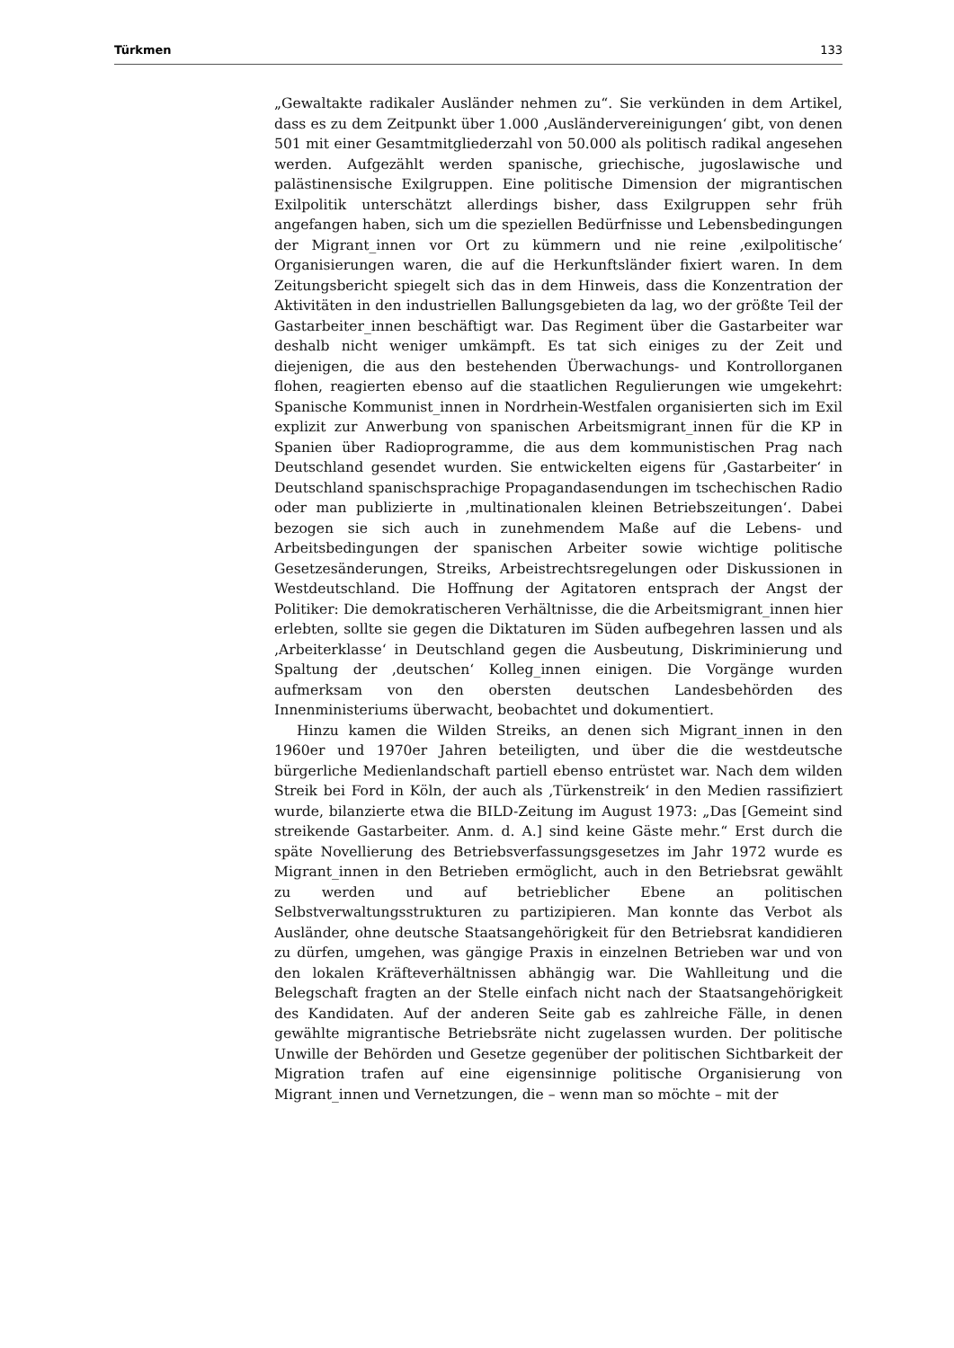Türkmen 133
„Gewaltakte radikaler Ausländer nehmen zu“. Sie verkünden in dem Artikel, dass es zu dem Zeitpunkt über 1.000 ‚Ausländervereinigungen‘ gibt, von denen 501 mit einer Gesamtmitgliederzahl von 50.000 als politisch radikal angesehen werden. Aufgezählt werden spanische, griechische, jugoslawische und palästinensische Exilgruppen. Eine politische Dimension der migrantischen Exilpolitik unterschätzt allerdings bisher, dass Exilgruppen sehr früh angefangen haben, sich um die speziellen Bedürfnisse und Lebensbedingungen der Migrant_innen vor Ort zu kümmern und nie reine ‚exilpolitische‘ Organisierungen waren, die auf die Herkunftsländer fixiert waren. In dem Zeitungsbericht spiegelt sich das in dem Hinweis, dass die Konzentration der Aktivitäten in den industriellen Ballungsgebieten da lag, wo der größte Teil der Gastarbeiter_innen beschäftigt war. Das Regiment über die Gastarbeiter war deshalb nicht weniger umkämpft. Es tat sich einiges zu der Zeit und diejenigen, die aus den bestehenden Überwachungs- und Kontrollorganen flohen, reagierten ebenso auf die staatlichen Regulierungen wie umgekehrt: Spanische Kommunist_innen in Nordrhein-Westfalen organisierten sich im Exil explizit zur Anwerbung von spanischen Arbeitsmigrant_innen für die KP in Spanien über Radioprogramme, die aus dem kommunistischen Prag nach Deutschland gesendet wurden. Sie entwickelten eigens für ‚Gastarbeiter‘ in Deutschland spanischsprachige Propagandasendungen im tschechischen Radio oder man publizierte in ‚multinationalen kleinen Betriebszeitungen‘. Dabei bezogen sie sich auch in zunehmendem Maße auf die Lebens- und Arbeitsbedingungen der spanischen Arbeiter sowie wichtige politische Gesetzesänderungen, Streiks, Arbeistrechtsregelungen oder Diskussionen in Westdeutschland. Die Hoffnung der Agitatoren entsprach der Angst der Politiker: Die demokratischeren Verhältnisse, die die Arbeitsmigrant_innen hier erlebten, sollte sie gegen die Diktaturen im Süden aufbegehren lassen und als ‚Arbeiterklasse‘ in Deutschland gegen die Ausbeutung, Diskriminierung und Spaltung der ‚deutschen‘ Kolleg_innen einigen. Die Vorgänge wurden aufmerksam von den obersten deutschen Landesbehörden des Innenministeriums überwacht, beobachtet und dokumentiert.
Hinzu kamen die Wilden Streiks, an denen sich Migrant_innen in den 1960er und 1970er Jahren beteiligten, und über die die westdeutsche bürgerliche Medienlandschaft partiell ebenso entrüstet war. Nach dem wilden Streik bei Ford in Köln, der auch als ‚Türkenstreik‘ in den Medien rassifiziert wurde, bilanzierte etwa die BILD-Zeitung im August 1973: „Das [Gemeint sind streikende Gastarbeiter. Anm. d. A.] sind keine Gäste mehr.“ Erst durch die späte Novellierung des Betriebsverfassungsgesetzes im Jahr 1972 wurde es Migrant_innen in den Betrieben ermöglicht, auch in den Betriebsrat gewählt zu werden und auf betrieblicher Ebene an politischen Selbstverwaltungsstrukturen zu partizipieren. Man konnte das Verbot als Ausländer, ohne deutsche Staatsangehörigkeit für den Betriebsrat kandidieren zu dürfen, umgehen, was gängige Praxis in einzelnen Betrieben war und von den lokalen Kräfteverhältnissen abhängig war. Die Wahlleitung und die Belegschaft fragten an der Stelle einfach nicht nach der Staatsangehörigkeit des Kandidaten. Auf der anderen Seite gab es zahlreiche Fälle, in denen gewählte migrantische Betriebsräte nicht zugelassen wurden. Der politische Unwille der Behörden und Gesetze gegenüber der politischen Sichtbarkeit der Migration trafen auf eine eigensinnige politische Organisierung von Migrant_innen und Vernetzungen, die – wenn man so möchte – mit der